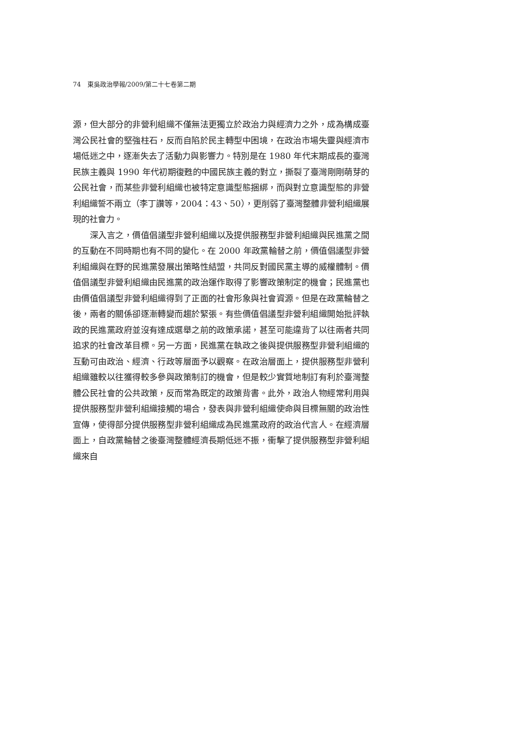74　東吳政治學報/2009/第二十七卷第二期
源，但大部分的非營利組織不僅無法更獨立於政治力與經濟力之外，成為構成臺灣公民社會的堅強柱石，反而自陷於民主轉型中困境，在政治市場失靈與經濟市場低迷之中，逐漸失去了活動力與影響力。特別是在 1980 年代末期成長的臺灣民族主義與 1990 年代初期復甦的中國民族主義的對立，撕裂了臺灣剛剛萌芽的公民社會，而某些非營利組織也被特定意識型態捆綁，而與對立意識型態的非營利組織誓不兩立（李丁讚等，2004：43、50），更削弱了臺灣整體非營利組織展現的社會力。
深入言之，價值倡議型非營利組織以及提供服務型非營利組織與民進黨之間的互動在不同時期也有不同的變化。在 2000 年政黨輪替之前，價值倡議型非營利組織與在野的民進黨發展出策略性結盟，共同反對國民黨主導的威權體制。價值倡議型非營利組織由民進黨的政治運作取得了影響政策制定的機會；民進黨也由價值倡議型非營利組織得到了正面的社會形象與社會資源。但是在政黨輪替之後，兩者的關係卻逐漸轉變而趨於緊張。有些價值倡議型非營利組織開始批評執政的民進黨政府並沒有達成選舉之前的政策承諾，甚至可能違背了以往兩者共同追求的社會改革目標。另一方面，民進黨在執政之後與提供服務型非營利組織的互動可由政治、經濟、行政等層面予以觀察。在政治層面上，提供服務型非營利組織雖較以往獲得較多參與政策制訂的機會，但是較少實質地制訂有利於臺灣整體公民社會的公共政策，反而常為既定的政策背書。此外，政治人物經常利用與提供服務型非營利組織接觸的場合，發表與非營利組織使命與目標無關的政治性宣傳，使得部分提供服務型非營利組織成為民進黨政府的政治代言人。在經濟層面上，自政黨輪替之後臺灣整體經濟長期低迷不振，衝擊了提供服務型非營利組織來自